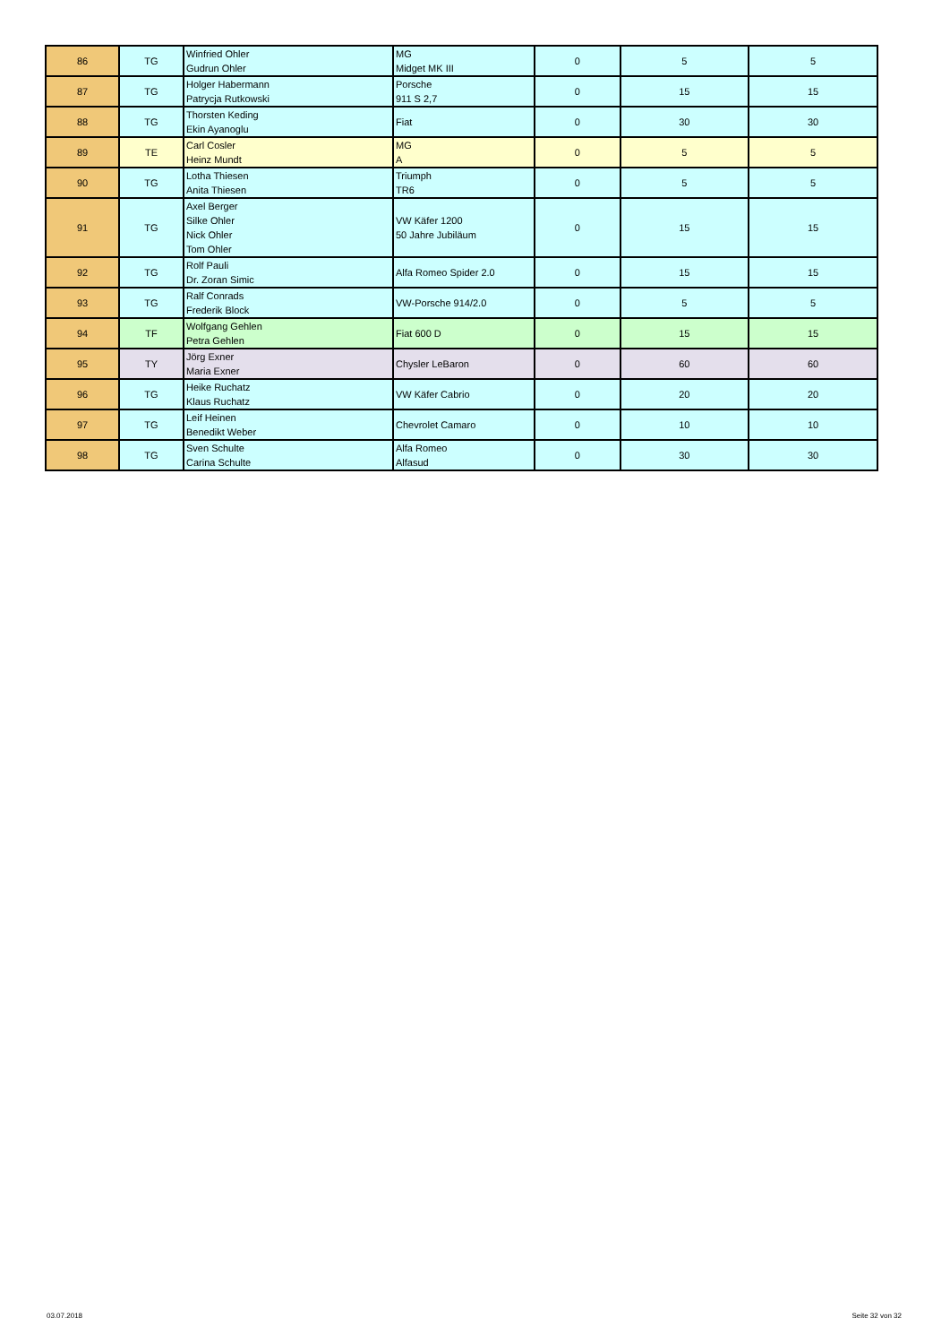| 86 | TG | Winfried Ohler Gudrun Ohler | MG Midget MK III | 0 | 5 | 5 |
| 87 | TG | Holger Habermann Patrycja Rutkowski | Porsche 911 S 2,7 | 0 | 15 | 15 |
| 88 | TG | Thorsten Keding Ekin Ayanoglu | Fiat | 0 | 30 | 30 |
| 89 | TE | Carl Cosler Heinz Mundt | MG A | 0 | 5 | 5 |
| 90 | TG | Lotha Thiesen Anita Thiesen | Triumph TR6 | 0 | 5 | 5 |
| 91 | TG | Axel Berger Silke Ohler Nick Ohler Tom Ohler | VW Käfer 1200 50 Jahre Jubiläum | 0 | 15 | 15 |
| 92 | TG | Rolf Pauli Dr. Zoran Simic | Alfa Romeo Spider 2.0 | 0 | 15 | 15 |
| 93 | TG | Ralf Conrads Frederik Block | VW-Porsche 914/2.0 | 0 | 5 | 5 |
| 94 | TF | Wolfgang Gehlen Petra Gehlen | Fiat 600 D | 0 | 15 | 15 |
| 95 | TY | Jörg Exner Maria Exner | Chysler LeBaron | 0 | 60 | 60 |
| 96 | TG | Heike Ruchatz Klaus Ruchatz | VW Käfer Cabrio | 0 | 20 | 20 |
| 97 | TG | Leif Heinen Benedikt Weber | Chevrolet Camaro | 0 | 10 | 10 |
| 98 | TG | Sven Schulte Carina Schulte | Alfa Romeo Alfasud | 0 | 30 | 30 |
03.07.2018 Seite 32 von 32